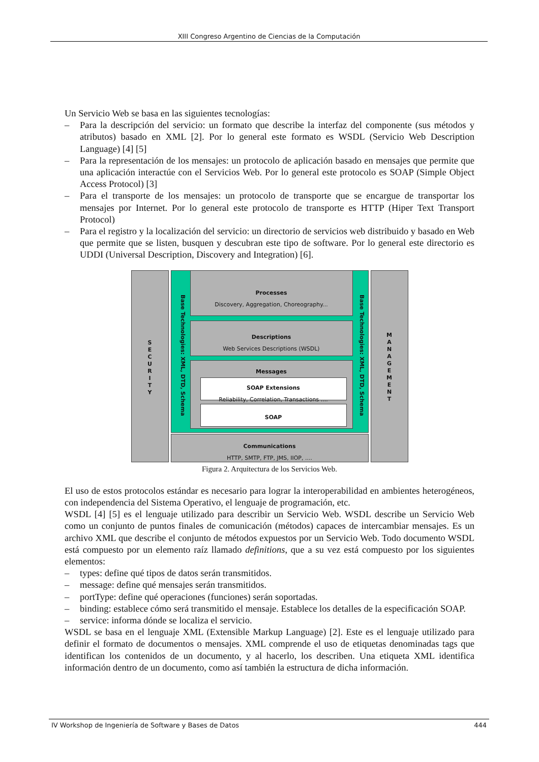XIII Congreso Argentino de Ciencias de la Computación
Un Servicio Web se basa en las siguientes tecnologías:
– Para la descripción del servicio: un formato que describe la interfaz del componente (sus métodos y atributos) basado en XML [2]. Por lo general este formato es WSDL (Servicio Web Description Language) [4] [5]
– Para la representación de los mensajes: un protocolo de aplicación basado en mensajes que permite que una aplicación interactúe con el Servicios Web. Por lo general este protocolo es SOAP (Simple Object Access Protocol) [3]
– Para el transporte de los mensajes: un protocolo de transporte que se encargue de transportar los mensajes por Internet. Por lo general este protocolo de transporte es HTTP (Hiper Text Transport Protocol)
– Para el registro y la localización del servicio: un directorio de servicios web distribuido y basado en Web que permite que se listen, busquen y descubran este tipo de software. Por lo general este directorio es UDDI (Universal Description, Discovery and Integration) [6].
S
E
C
U
R
I
T
Y
M
A
N
A
G
E
M
E
N
T
Base Technologies: XML, DTD, Schema
Base Technologies: XML, DTD, Schema
Processes
Discovery, Aggregation, Choreography...
Descriptions
Web Services Descriptions (WSDL)
Messages
SOAP Extensions
Reliability, Correlation, Transactions ....
SOAP
Communications
HTTP, SMTP, FTP, JMS, IIOP, ....
Figura 2. Arquitectura de los Servicios Web.
El uso de estos protocolos estándar es necesario para lograr la interoperabilidad en ambientes heterogéneos, con independencia del Sistema Operativo, el lenguaje de programación, etc.
WSDL [4] [5] es el lenguaje utilizado para describir un Servicio Web. WSDL describe un Servicio Web como un conjunto de puntos finales de comunicación (métodos) capaces de intercambiar mensajes. Es un archivo XML que describe el conjunto de métodos expuestos por un Servicio Web. Todo documento WSDL está compuesto por un elemento raíz llamado definitions, que a su vez está compuesto por los siguientes elementos:
– types: define qué tipos de datos serán transmitidos.
– message: define qué mensajes serán transmitidos.
– portType: define qué operaciones (funciones) serán soportadas.
– binding: establece cómo será transmitido el mensaje. Establece los detalles de la especificación SOAP.
– service: informa dónde se localiza el servicio.
WSDL se basa en el lenguaje XML (Extensible Markup Language) [2]. Este es el lenguaje utilizado para definir el formato de documentos o mensajes. XML comprende el uso de etiquetas denominadas tags que identifican los contenidos de un documento, y al hacerlo, los describen. Una etiqueta XML identifica información dentro de un documento, como así también la estructura de dicha información.
IV Workshop de Ingeniería de Software y Bases de Datos 444